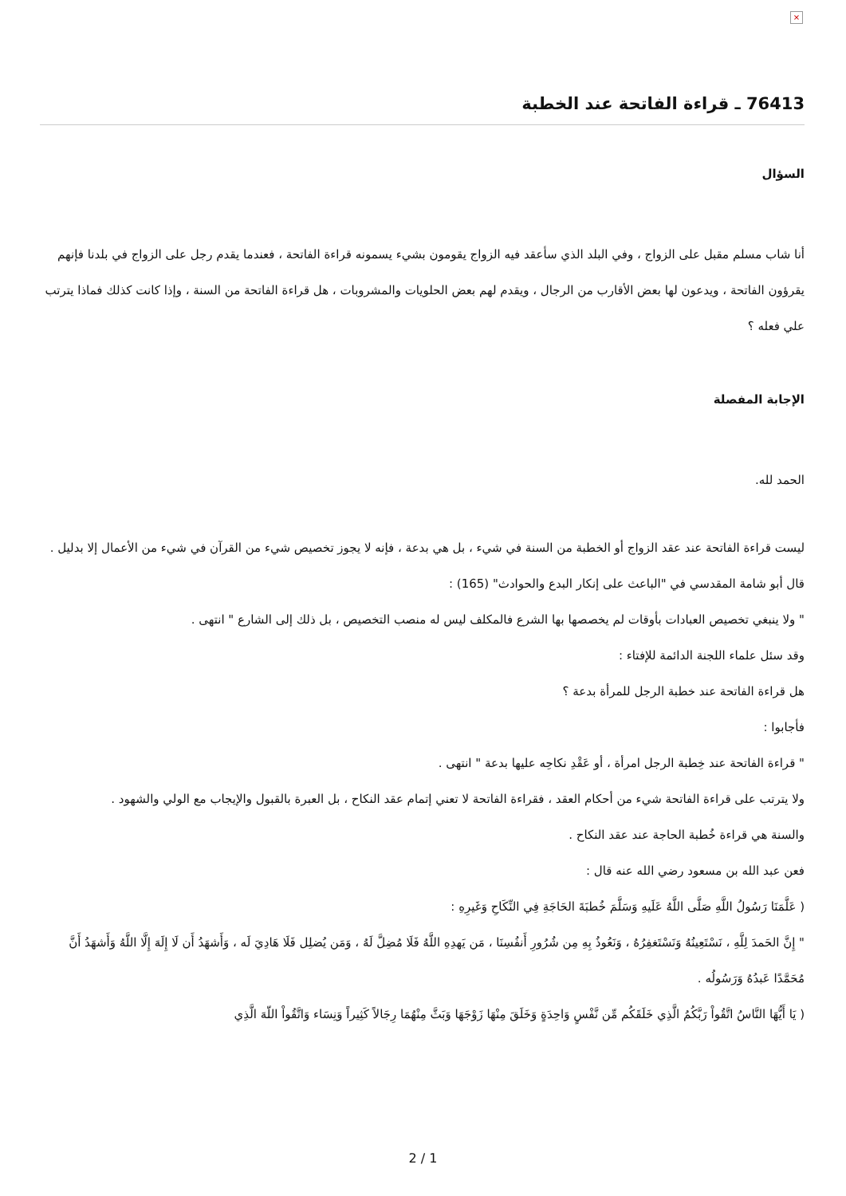×
76413 ـ قراءة الفاتحة عند الخطبة
السؤال
أنا شاب مسلم مقبل على الزواج ، وفي البلد الذي سأعقد فيه الزواج يقومون بشيء يسمونه قراءة الفاتحة ، فعندما يقدم رجل على الزواج في بلدنا فإنهم يقرؤون الفاتحة ، ويدعون لها بعض الأقارب من الرجال ، ويقدم لهم بعض الحلويات والمشروبات ، هل قراءة الفاتحة من السنة ، وإذا كانت كذلك فماذا يترتب علي فعله ؟
الإجابة المفصلة
الحمد لله.
ليست قراءة الفاتحة عند عقد الزواج أو الخطبة من السنة في شيء ، بل هي بدعة ، فإنه لا يجوز تخصيص شيء من القرآن في شيء من الأعمال إلا بدليل .
قال أبو شامة المقدسي في "الباعث على إنكار البدع والحوادث" (165) :
" ولا ينبغي تخصيص العبادات بأوقات لم يخصصها بها الشرع فالمكلف ليس له منصب التخصيص ، بل ذلك إلى الشارع " انتهى .
وقد سئل علماء اللجنة الدائمة للإفتاء :
هل قراءة الفاتحة عند خطبة الرجل للمرأة بدعة ؟
فأجابوا :
" قراءة الفاتحة عند خِطبة الرجل امرأة ، أو عَقْدِ نكاحِه عليها بدعة " انتهى .
ولا يترتب على قراءة الفاتحة شيء من أحكام العقد ، فقراءة الفاتحة لا تعني إتمام عقد النكاح ، بل العبرة بالقبول والإيجاب مع الولي والشهود .
والسنة هي قراءة خُطبة الحاجة عند عقد النكاح .
فعن عبد الله بن مسعود رضي الله عنه قال :
( عَلَّمَنَا رَسُولُ اللَّهِ صَلَّى اللَّهُ عَلَيهِ وَسَلَّمَ خُطبَةَ الحَاجَةِ فِي النِّكَاحِ وَغَيرِهِ :
" إِنَّ الحَمدَ لِلَّهِ ، نَسْتَعِينُهُ وَنَسْتَغفِرُهُ ، وَنَعُوذُ بِهِ مِن شُرُورِ أَنفُسِنَا ، مَن يَهدِهِ اللَّهُ فَلَا مُضِلَّ لَهُ ، وَمَن يُضلِل فَلَا هَادِيَ لَه ، وَأَشهَدُ أَن لَا إِلَهَ إِلَّا اللَّهُ وَأَشهَدُ أَنَّ مُحَمَّدًا عَبدُهُ وَرَسُولُه .
( يَا أَيُّهَا النَّاسُ اتَّقُواْ رَبَّكُمُ الَّذِي خَلَقَكُم مِّن نَّفْسٍ وَاحِدَةٍ وَخَلَقَ مِنْهَا زَوْجَهَا وَبَثَّ مِنْهُمَا رِجَالاً كَثِيراً وَنِسَاء وَاتَّقُواْ اللّهَ الَّذِي
2 / 1